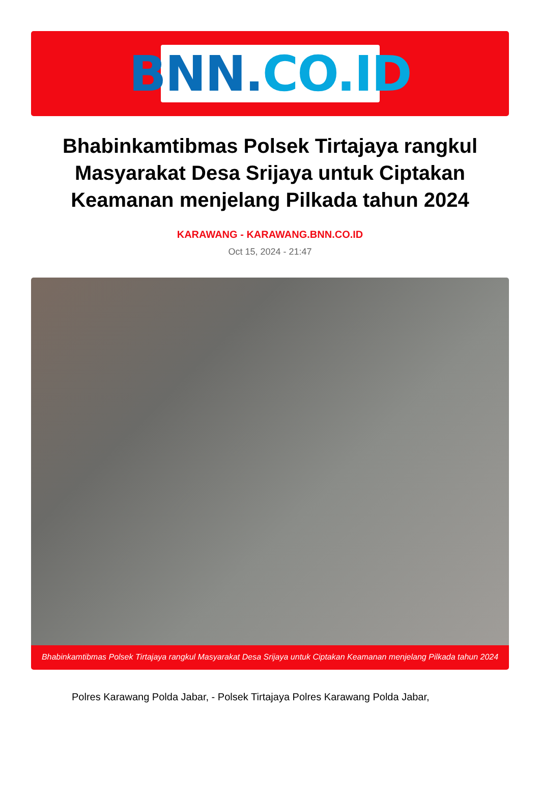BNN. CO.ID
Bhabinkamtibmas Polsek Tirtajaya rangkul Masyarakat Desa Srijaya untuk Ciptakan Keamanan menjelang Pilkada tahun 2024
KARAWANG - KARAWANG.BNN.CO.ID
Oct 15, 2024 - 21:47
Bhabinkamtibmas Polsek Tirtajaya rangkul Masyarakat Desa Srijaya untuk Ciptakan Keamanan menjelang Pilkada tahun 2024
Polres Karawang Polda Jabar, - Polsek Tirtajaya Polres Karawang Polda Jabar,